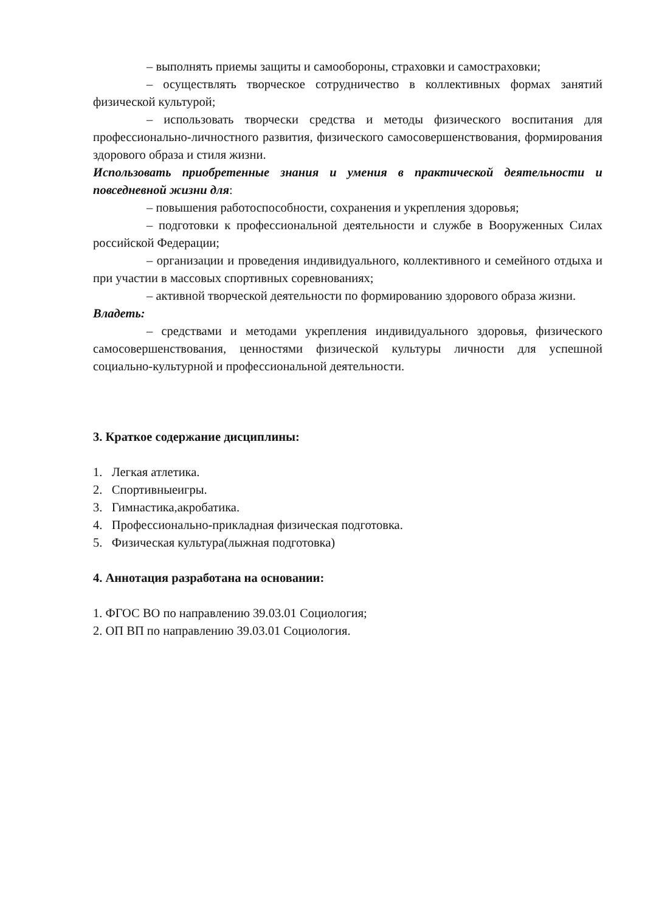– выполнять приемы защиты и самообороны, страховки и самостраховки;
– осуществлять творческое сотрудничество в коллективных формах занятий физической культурой;
– использовать творчески средства и методы физического воспитания для профессионально-личностного развития, физического самосовершенствования, формирования здорового образа и стиля жизни.
Использовать приобретенные знания и умения в практической деятельности и повседневной жизни для:
– повышения работоспособности, сохранения и укрепления здоровья;
– подготовки к профессиональной деятельности и службе в Вооруженных Силах российской Федерации;
– организации и проведения индивидуального, коллективного и семейного отдыха и при участии в массовых спортивных соревнованиях;
– активной творческой деятельности по формированию здорового образа жизни.
Владеть:
– средствами и методами укрепления индивидуального здоровья, физического самосовершенствования, ценностями физической культуры личности для успешной социально-культурной и профессиональной деятельности.
3. Краткое содержание дисциплины:
1. Легкая атлетика.
2. Спортивныеигры.
3. Гимнастика,акробатика.
4. Профессионально-прикладная физическая подготовка.
5. Физическая культура(лыжная подготовка)
4. Аннотация разработана на основании:
1. ФГОС ВО по направлению 39.03.01 Социология;
2. ОП ВП по направлению 39.03.01 Социология.